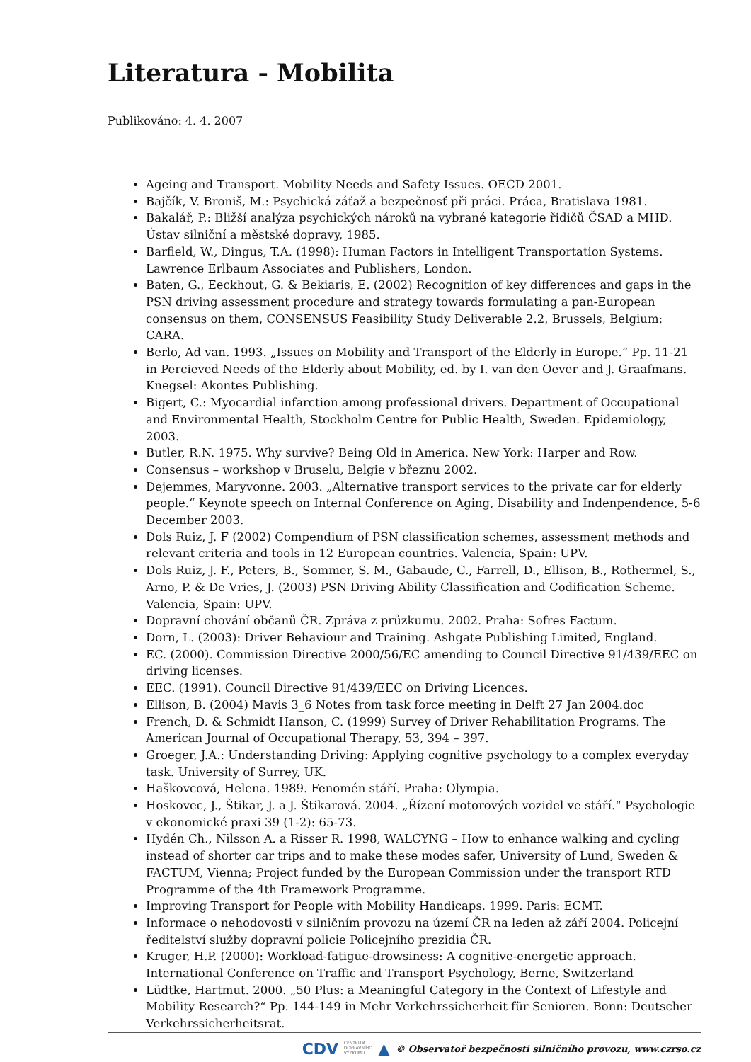Literatura - Mobilita
Publikováno: 4. 4. 2007
Ageing and Transport. Mobility Needs and Safety Issues. OECD 2001.
Bajčík, V. Broniš, M.: Psychická záťaž a bezpečnosť při práci. Práca, Bratislava 1981.
Bakalář, P.: Bližší analýza psychických nároků na vybrané kategorie řidičů ČSAD a MHD. Ústav silniční a městské dopravy, 1985.
Barfield, W., Dingus, T.A. (1998): Human Factors in Intelligent Transportation Systems. Lawrence Erlbaum Associates and Publishers, London.
Baten, G., Eeckhout, G. & Bekiaris, E. (2002) Recognition of key differences and gaps in the PSN driving assessment procedure and strategy towards formulating a pan-European consensus on them, CONSENSUS Feasibility Study Deliverable 2.2, Brussels, Belgium: CARA.
Berlo, Ad van. 1993. „Issues on Mobility and Transport of the Elderly in Europe.“ Pp. 11-21 in Percieved Needs of the Elderly about Mobility, ed. by I. van den Oever and J. Graafmans. Knegsel: Akontes Publishing.
Bigert, C.: Myocardial infarction among professional drivers. Department of Occupational and Environmental Health, Stockholm Centre for Public Health, Sweden. Epidemiology, 2003.
Butler, R.N. 1975. Why survive? Being Old in America. New York: Harper and Row.
Consensus – workshop v Bruselu, Belgie v březnu 2002.
Dejemmes, Maryvonne. 2003. „Alternative transport services to the private car for elderly people.“ Keynote speech on Internal Conference on Aging, Disability and Indenpendence, 5-6 December 2003.
Dols Ruiz, J. F (2002) Compendium of PSN classification schemes, assessment methods and relevant criteria and tools in 12 European countries. Valencia, Spain: UPV.
Dols Ruiz, J. F., Peters, B., Sommer, S. M., Gabaude, C., Farrell, D., Ellison, B., Rothermel, S., Arno, P. & De Vries, J. (2003) PSN Driving Ability Classification and Codification Scheme. Valencia, Spain: UPV.
Dopravní chování občanů ČR. Zpráva z průzkumu. 2002. Praha: Sofres Factum.
Dorn, L. (2003): Driver Behaviour and Training. Ashgate Publishing Limited, England.
EC. (2000). Commission Directive 2000/56/EC amending to Council Directive 91/439/EEC on driving licenses.
EEC. (1991). Council Directive 91/439/EEC on Driving Licences.
Ellison, B. (2004) Mavis 3_6 Notes from task force meeting in Delft 27 Jan 2004.doc
French, D. & Schmidt Hanson, C. (1999) Survey of Driver Rehabilitation Programs. The American Journal of Occupational Therapy, 53, 394 – 397.
Groeger, J.A.: Understanding Driving: Applying cognitive psychology to a complex everyday task. University of Surrey, UK.
Haškovcová, Helena. 1989. Fenomén stáří. Praha: Olympia.
Hoskovec, J., Štikar, J. a J. Štikarová. 2004. „Řízení motorových vozidel ve stáří.“ Psychologie v ekonomické praxi 39 (1-2): 65-73.
Hydén Ch., Nilsson A. a Risser R. 1998, WALCYNG – How to enhance walking and cycling instead of shorter car trips and to make these modes safer, University of Lund, Sweden & FACTUM, Vienna; Project funded by the European Commission under the transport RTD Programme of the 4th Framework Programme.
Improving Transport for People with Mobility Handicaps. 1999. Paris: ECMT.
Informace o nehodovosti v silničním provozu na území ČR na leden až září 2004. Policejní ředitelství služby dopravní policie Policejního prezidia ČR.
Kruger, H.P. (2000): Workload-fatigue-drowsiness: A cognitive-energetic approach. International Conference on Traffic and Transport Psychology, Berne, Switzerland
Lüdtke, Hartmut. 2000. „50 Plus: a Meaningful Category in the Context of Lifestyle and Mobility Research?“ Pp. 144-149 in Mehr Verkehrssicherheit für Senioren. Bonn: Deutscher Verkehrssicherheitsrat.
CDV CENTRUM
DOPRAVNÍHO
VÝZKUMU ▲ © Observatoř bezpečnosti silničního provozu, www.czrso.cz